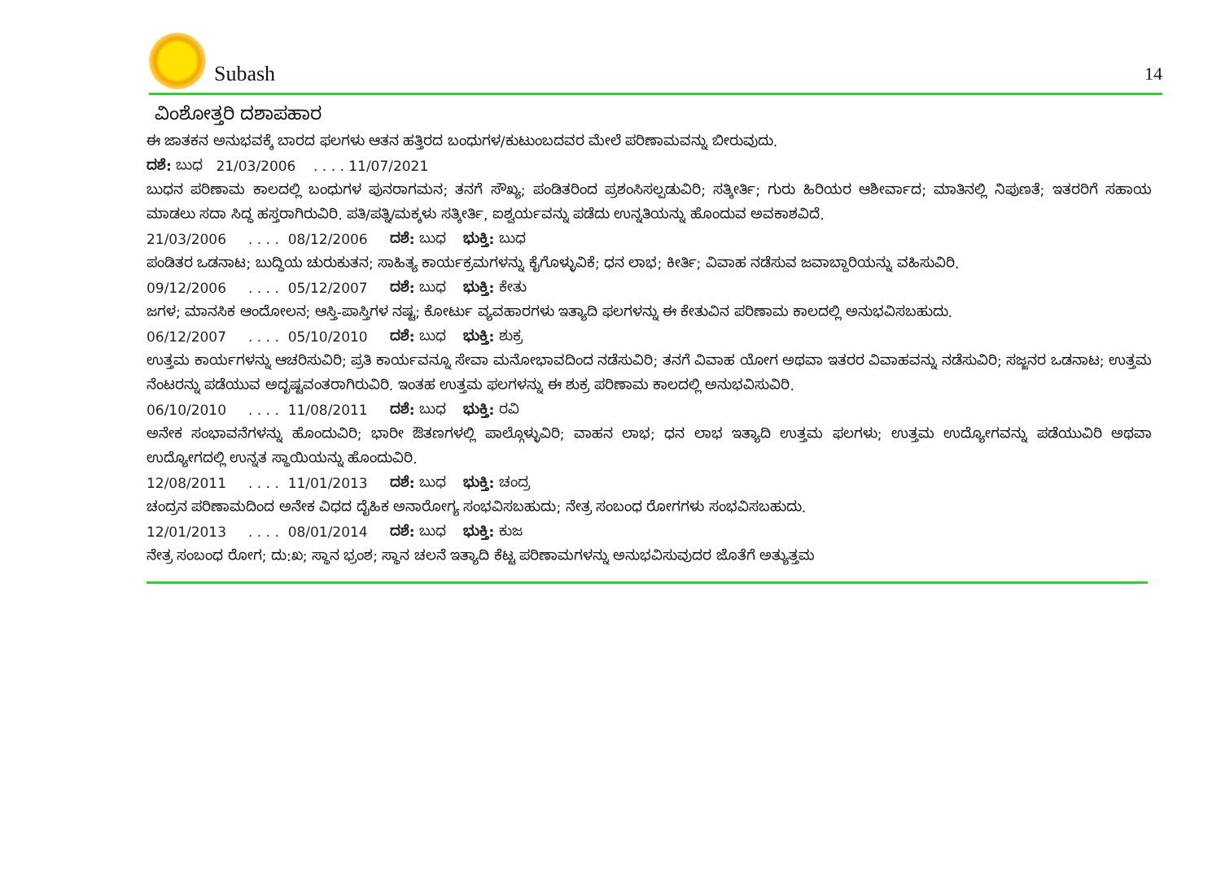Subash
14
ವಿಂಶೋತ್ತರಿ ದಶಾಪಹಾರ
ಈ ಜಾತಕನ ಅನುಭವಕ್ಕೆ ಬಾರದ ಫಲಗಳು ಆತನ ಹತ್ತಿರದ ಬಂಧುಗಳ/ಕುಟುಂಬದವರ ಮೇಲೆ ಪರಿಣಾಮವನ್ನು ಬೀರುವುದು.
ದಶೆ: ಬುಧ 21/03/2006 . . . . 11/07/2021
ಬುಧನ ಪರಿಣಾಮ ಕಾಲದಲ್ಲಿ ಬಂಧುಗಳ ಪುನರಾಗಮನ; ತನಗೆ ಸೌಖ್ಯ; ಪಂಡಿತರಿಂದ ಪ್ರಶಂಸಿಸಲ್ಪಡುವಿರಿ; ಸತ್ಕೀರ್ತಿ; ಗುರು ಹಿರಿಯರ ಆಶೀರ್ವಾದ; ಮಾತಿನಲ್ಲಿ ನಿಪುಣತೆ; ಇತರರಿಗೆ ಸಹಾಯ ಮಾಡಲು ಸದಾ ಸಿದ್ಧ ಹಸ್ತರಾಗಿರುವಿರಿ. ಪತಿ/ಪತ್ನಿ/ಮಕ್ಕಳು ಸತ್ಕೀರ್ತಿ, ಐಶ್ವರ್ಯವನ್ನು ಪಡೆದು ಉನ್ನತಿಯನ್ನು ಹೊಂದುವ ಅವಕಾಶವಿದೆ.
21/03/2006 . . . . 08/12/2006 ದಶೆ: ಬುಧ ಭುಕ್ತಿ: ಬುಧ
ಪಂಡಿತರ ಒಡನಾಟ; ಬುದ್ಧಿಯ ಚುರುಕುತನ; ಸಾಹಿತ್ಯ ಕಾರ್ಯಕ್ರಮಗಳನ್ನು ಕೈಗೊಳ್ಳುವಿಕೆ; ಧನ ಲಾಭ; ಕೀರ್ತಿ; ವಿವಾಹ ನಡೆಸುವ ಜವಾಬ್ದಾರಿಯನ್ನು ವಹಿಸುವಿರಿ.
09/12/2006 . . . . 05/12/2007 ದಶೆ: ಬುಧ ಭುಕ್ತಿ: ಕೇತು
ಜಗಳ; ಮಾನಸಿಕ ಆಂದೋಲನ; ಆಸ್ತಿ-ಪಾಸ್ತಿಗಳ ನಷ್ಟ; ಕೋರ್ಟು ವ್ಯವಹಾರಗಳು ಇತ್ಯಾದಿ ಫಲಗಳನ್ನು ಈ ಕೇತುವಿನ ಪರಿಣಾಮ ಕಾಲದಲ್ಲಿ ಅನುಭವಿಸಬಹುದು.
06/12/2007 . . . . 05/10/2010 ದಶೆ: ಬುಧ ಭುಕ್ತಿ: ಶುಕ್ರ
ಉತ್ತಮ ಕಾರ್ಯಗಳನ್ನು ಆಚರಿಸುವಿರಿ; ಪ್ರತಿ ಕಾರ್ಯವನ್ನೂ ಸೇವಾ ಮನೋಭಾವದಿಂದ ನಡೆಸುವಿರಿ; ತನಗೆ ವಿವಾಹ ಯೋಗ ಅಥವಾ ಇತರರ ವಿವಾಹವನ್ನು ನಡೆಸುವಿರಿ; ಸಜ್ಜನರ ಒಡನಾಟ; ಉತ್ತಮ ನೆಂಟರನ್ನು ಪಡೆಯುವ ಅದೃಷ್ಟವಂತರಾಗಿರುವಿರಿ. ಇಂತಹ ಉತ್ತಮ ಫಲಗಳನ್ನು ಈ ಶುಕ್ರ ಪರಿಣಾಮ ಕಾಲದಲ್ಲಿ ಅನುಭವಿಸುವಿರಿ.
06/10/2010 . . . . 11/08/2011 ದಶೆ: ಬುಧ ಭುಕ್ತಿ: ರವಿ
ಅನೇಕ ಸಂಭಾವನೆಗಳನ್ನು ಹೊಂದುವಿರಿ; ಭಾರೀ ಔತಣಗಳಲ್ಲಿ ಪಾಲ್ಗೊಳ್ಳುವಿರಿ; ವಾಹನ ಲಾಭ; ಧನ ಲಾಭ ಇತ್ಯಾದಿ ಉತ್ತಮ ಫಲಗಳು; ಉತ್ತಮ ಉದ್ಯೋಗವನ್ನು ಪಡೆಯುವಿರಿ ಅಥವಾ ಉದ್ಯೋಗದಲ್ಲಿ ಉನ್ನತ ಸ್ಥಾಯಿಯನ್ನು ಹೊಂದುವಿರಿ.
12/08/2011 . . . . 11/01/2013 ದಶೆ: ಬುಧ ಭುಕ್ತಿ: ಚಂದ್ರ
ಚಂದ್ರನ ಪರಿಣಾಮದಿಂದ ಅನೇಕ ವಿಧದ ದೈಹಿಕ ಅನಾರೋಗ್ಯ ಸಂಭವಿಸಬಹುದು; ನೇತ್ರ ಸಂಬಂಧ ರೋಗಗಳು ಸಂಭವಿಸಬಹುದು.
12/01/2013 . . . . 08/01/2014 ದಶೆ: ಬುಧ ಭುಕ್ತಿ: ಕುಜ
ನೇತ್ರ ಸಂಬಂಧ ರೋಗ; ದು:ಖ; ಸ್ಥಾನ ಭ್ರಂಶ; ಸ್ಥಾನ ಚಲನೆ ಇತ್ಯಾದಿ ಕೆಟ್ಟ ಪರಿಣಾಮಗಳನ್ನು ಅನುಭವಿಸುವುದರ ಜೊತೆಗೆ ಅತ್ಯುತ್ತಮ